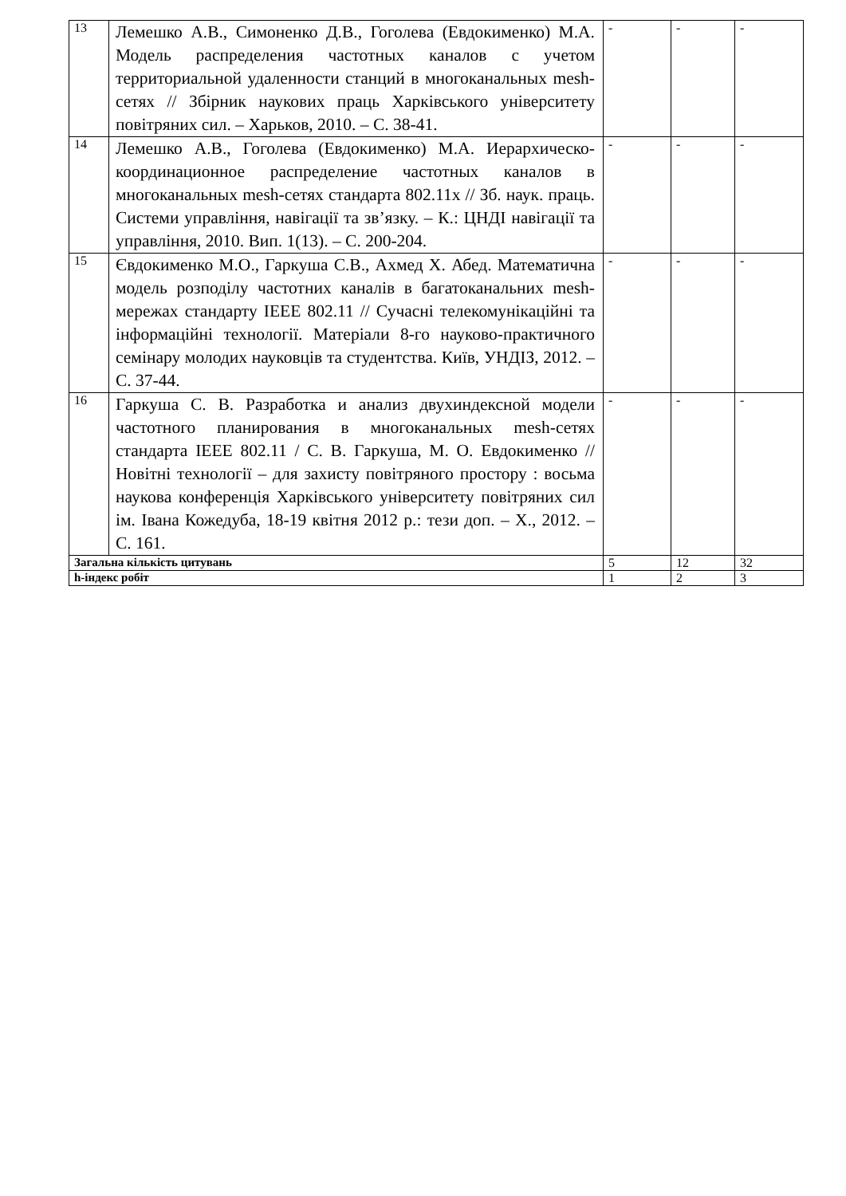| 13 | Лемешко А.В., Симоненко Д.В., Гоголева (Евдокименко) М.А. Модель распределения частотных каналов с учетом территориальной удаленности станций в многоканальных mesh-сетях // Збірник наукових праць Харківського університету повітряних сил. – Харьков, 2010. – С. 38-41. | - | - | - |
| 14 | Лемешко А.В., Гоголева (Евдокименко) М.А. Иерархическо-координационное распределение частотных каналов в многоканальных mesh-сетях стандарта 802.11х // Зб. наук. праць. Системи управління, навігації та зв’язку. – К.: ЦНДІ навігації та управління, 2010. Вип. 1(13). – С. 200-204. | - | - | - |
| 15 | Євдокименко М.О., Гаркуша С.В., Ахмед Х. Абед. Математична модель розподілу частотних каналів в багатоканальних mesh-мережах стандарту IEEE 802.11 // Сучасні телекомунікаційні та інформаційні технології. Матеріали 8-го науково-практичного семінару молодих науковців та студентства. Київ, УНДІЗ, 2012. – С. 37-44. | - | - | - |
| 16 | Гаркуша С. В. Разработка и анализ двухиндексной модели частотного планирования в многоканальных mesh-сетях стандарта IEEE 802.11 / С. В. Гаркуша, М. О. Евдокименко // Новітні технології – для захисту повітряного простору : восьма наукова конференція Харківського університету повітряних сил ім. Івана Кожедуба, 18-19 квітня 2012 р.: тези доп. – Х., 2012. – С. 161. | - | - | - |
| Загальна кількість цитувань | | 5 | 12 | 32 |
| h-індекс робіт | | 1 | 2 | 3 |